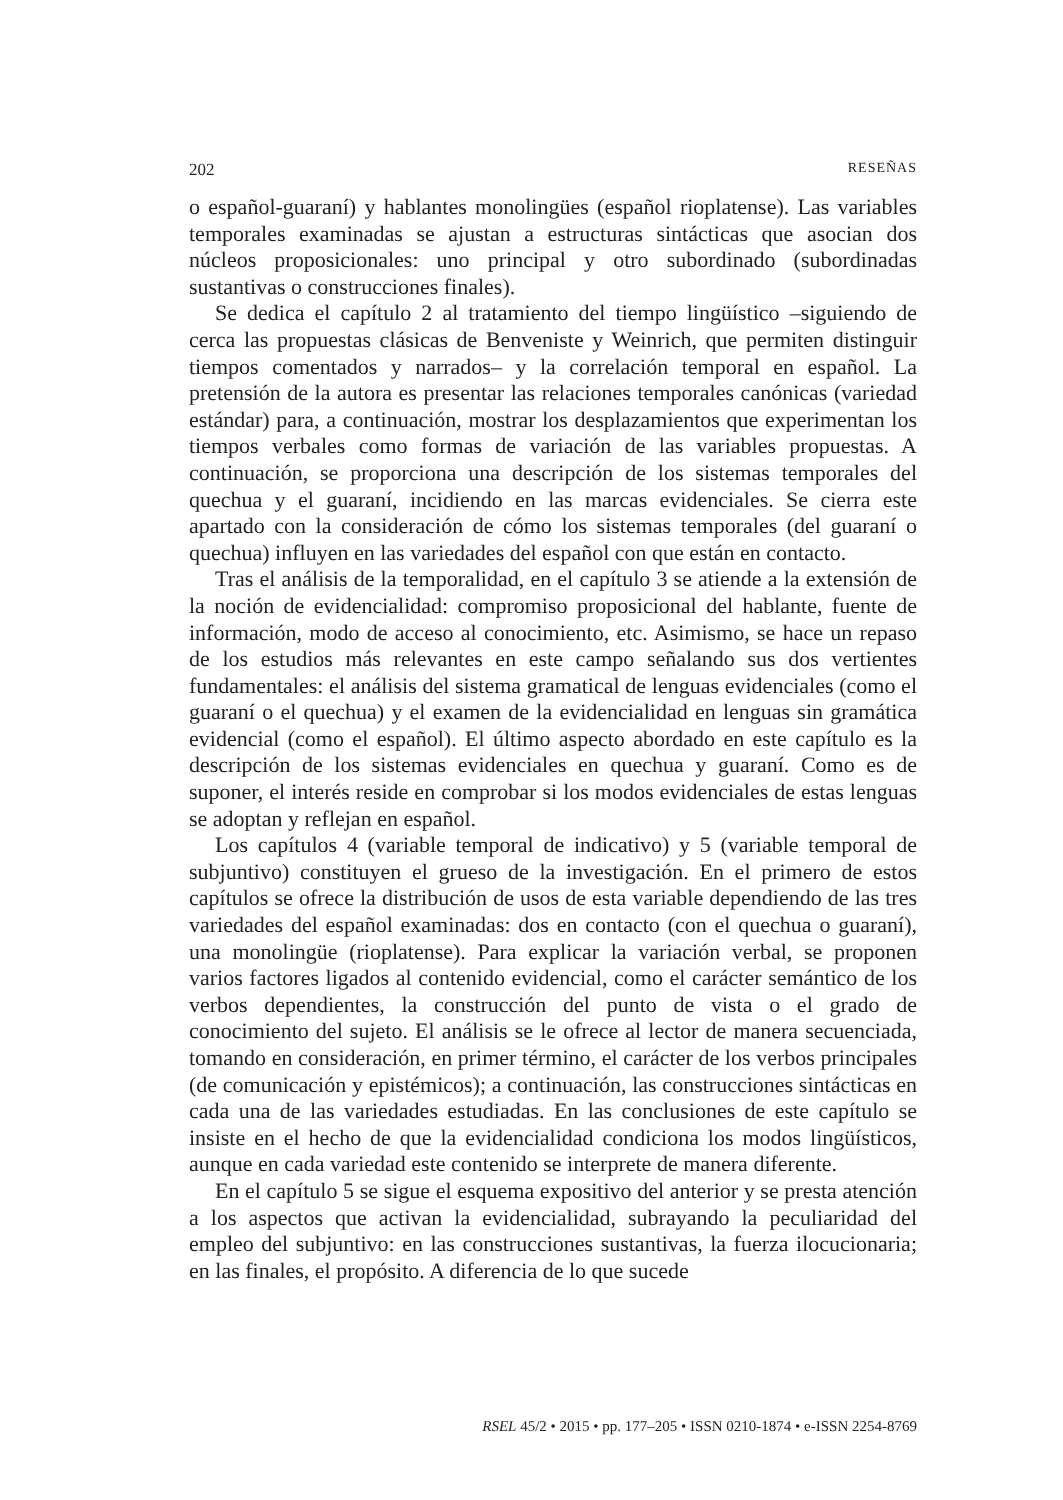202 RESEÑAS
o español-guaraní) y hablantes monolingües (español rioplatense). Las variables temporales examinadas se ajustan a estructuras sintácticas que asocian dos núcleos proposicionales: uno principal y otro subordinado (subordinadas sustantivas o construcciones finales).
Se dedica el capítulo 2 al tratamiento del tiempo lingüístico –siguiendo de cerca las propuestas clásicas de Benveniste y Weinrich, que permiten distinguir tiempos comentados y narrados– y la correlación temporal en español. La pretensión de la autora es presentar las relaciones temporales canónicas (variedad estándar) para, a continuación, mostrar los desplazamientos que experimentan los tiempos verbales como formas de variación de las variables propuestas. A continuación, se proporciona una descripción de los sistemas temporales del quechua y el guaraní, incidiendo en las marcas evidenciales. Se cierra este apartado con la consideración de cómo los sistemas temporales (del guaraní o quechua) influyen en las variedades del español con que están en contacto.
Tras el análisis de la temporalidad, en el capítulo 3 se atiende a la extensión de la noción de evidencialidad: compromiso proposicional del hablante, fuente de información, modo de acceso al conocimiento, etc. Asimismo, se hace un repaso de los estudios más relevantes en este campo señalando sus dos vertientes fundamentales: el análisis del sistema gramatical de lenguas evidenciales (como el guaraní o el quechua) y el examen de la evidencialidad en lenguas sin gramática evidencial (como el español). El último aspecto abordado en este capítulo es la descripción de los sistemas evidenciales en quechua y guaraní. Como es de suponer, el interés reside en comprobar si los modos evidenciales de estas lenguas se adoptan y reflejan en español.
Los capítulos 4 (variable temporal de indicativo) y 5 (variable temporal de subjuntivo) constituyen el grueso de la investigación. En el primero de estos capítulos se ofrece la distribución de usos de esta variable dependiendo de las tres variedades del español examinadas: dos en contacto (con el quechua o guaraní), una monolingüe (rioplatense). Para explicar la variación verbal, se proponen varios factores ligados al contenido evidencial, como el carácter semántico de los verbos dependientes, la construcción del punto de vista o el grado de conocimiento del sujeto. El análisis se le ofrece al lector de manera secuenciada, tomando en consideración, en primer término, el carácter de los verbos principales (de comunicación y epistémicos); a continuación, las construcciones sintácticas en cada una de las variedades estudiadas. En las conclusiones de este capítulo se insiste en el hecho de que la evidencialidad condiciona los modos lingüísticos, aunque en cada variedad este contenido se interprete de manera diferente.
En el capítulo 5 se sigue el esquema expositivo del anterior y se presta atención a los aspectos que activan la evidencialidad, subrayando la peculiaridad del empleo del subjuntivo: en las construcciones sustantivas, la fuerza ilocucionaria; en las finales, el propósito. A diferencia de lo que sucede
RSEL 45/2 • 2015 • pp. 177–205 • ISSN 0210-1874 • e-ISSN 2254-8769